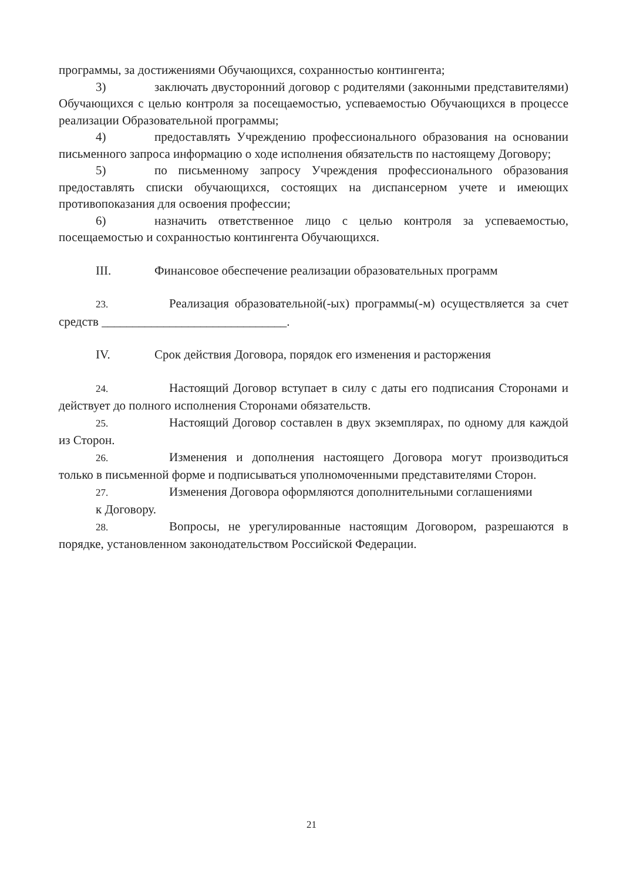программы, за достижениями Обучающихся, сохранностью контингента;
3) заключать двусторонний договор с родителями (законными представителями) Обучающихся с целью контроля за посещаемостью, успеваемостью Обучающихся в процессе реализации Образовательной программы;
4) предоставлять Учреждению профессионального образования на основании письменного запроса информацию о ходе исполнения обязательств по настоящему Договору;
5) по письменному запросу Учреждения профессионального образования предоставлять списки обучающихся, состоящих на диспансерном учете и имеющих противопоказания для освоения профессии;
6) назначить ответственное лицо с целью контроля за успеваемостью, посещаемостью и сохранностью контингента Обучающихся.
III. Финансовое обеспечение реализации образовательных программ
23. Реализация образовательной(-ых) программы(-м) осуществляется за счет средств ______________________________.
IV. Срок действия Договора, порядок его изменения и расторжения
24. Настоящий Договор вступает в силу с даты его подписания Сторонами и действует до полного исполнения Сторонами обязательств.
25. Настоящий Договор составлен в двух экземплярах, по одному для каждой из Сторон.
26. Изменения и дополнения настоящего Договора могут производиться только в письменной форме и подписываться уполномоченными представителями Сторон.
27. Изменения Договора оформляются дополнительными соглашениями
к Договору.
28. Вопросы, не урегулированные настоящим Договором, разрешаются в порядке, установленном законодательством Российской Федерации.
21